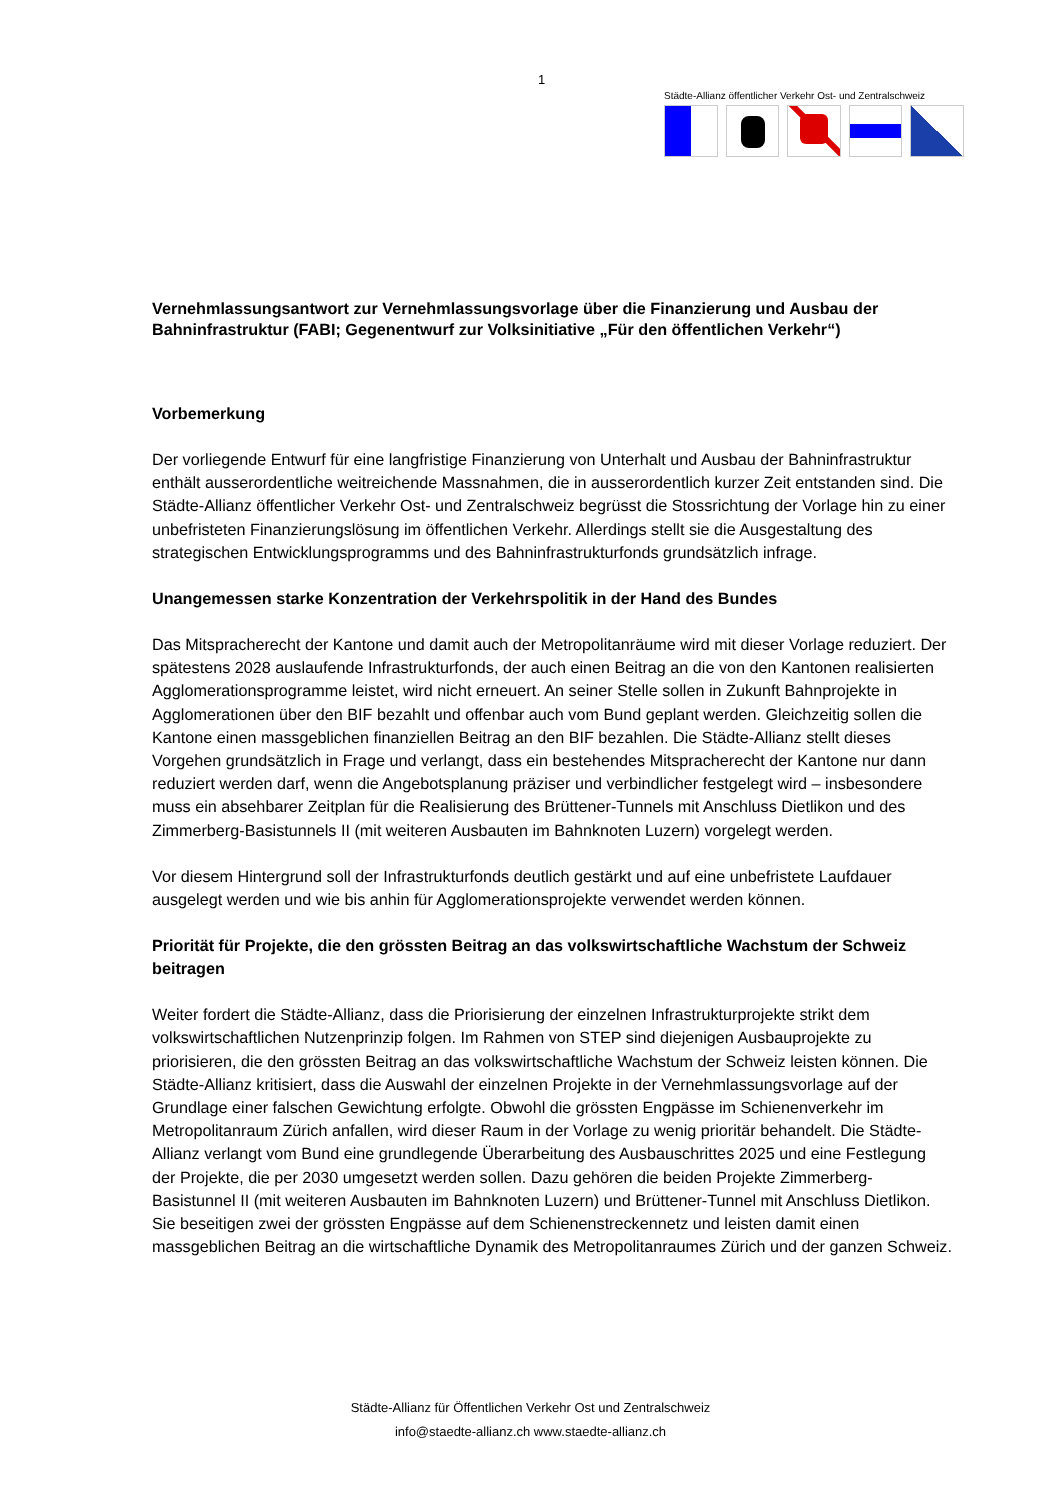1
Städte-Allianz öffentlicher Verkehr Ost- und Zentralschweiz
Vernehmlassungsantwort zur Vernehmlassungsvorlage über die Finanzierung und Ausbau der Bahninfrastruktur (FABI; Gegenentwurf zur Volksinitiative „Für den öffentlichen Verkehr“)
Vorbemerkung
Der vorliegende Entwurf für eine langfristige Finanzierung von Unterhalt und Ausbau der Bahninfrastruktur enthält ausserordentliche weitreichende Massnahmen, die in ausserordentlich kurzer Zeit entstanden sind. Die Städte-Allianz öffentlicher Verkehr Ost- und Zentralschweiz begrüsst die Stossrichtung der Vorlage hin zu einer unbefristeten Finanzierungslösung im öffentlichen Verkehr. Allerdings stellt sie die Ausgestaltung des strategischen Entwicklungsprogramms und des Bahninfrastrukturfonds grundsätzlich infrage.
Unangemessen starke Konzentration der Verkehrspolitik in der Hand des Bundes
Das Mitspracherecht der Kantone und damit auch der Metropolitanräume wird mit dieser Vorlage reduziert. Der spätestens 2028 auslaufende Infrastrukturfonds, der auch einen Beitrag an die von den Kantonen realisierten Agglomerationsprogramme leistet, wird nicht erneuert. An seiner Stelle sollen in Zukunft Bahnprojekte in Agglomerationen über den BIF bezahlt und offenbar auch vom Bund geplant werden. Gleichzeitig sollen die Kantone einen massgeblichen finanziellen Beitrag an den BIF bezahlen. Die Städte-Allianz stellt dieses Vorgehen grundsätzlich in Frage und verlangt, dass ein bestehendes Mitspracherecht der Kantone nur dann reduziert werden darf, wenn die Angebotsplanung präziser und verbindlicher festgelegt wird – insbesondere muss ein absehbarer Zeitplan für die Realisierung des Brüttener-Tunnels mit Anschluss Dietlikon und des Zimmerberg-Basistunnels II (mit weiteren Ausbauten im Bahnknoten Luzern) vorgelegt werden.
Vor diesem Hintergrund soll der Infrastrukturfonds deutlich gestärkt und auf eine unbefristete Laufdauer ausgelegt werden und wie bis anhin für Agglomerationsprojekte verwendet werden können.
Priorität für Projekte, die den grössten Beitrag an das volkswirtschaftliche Wachstum der Schweiz beitragen
Weiter fordert die Städte-Allianz, dass die Priorisierung der einzelnen Infrastrukturprojekte strikt dem volkswirtschaftlichen Nutzenprinzip folgen. Im Rahmen von STEP sind diejenigen Ausbauprojekte zu priorisieren, die den grössten Beitrag an das volkswirtschaftliche Wachstum der Schweiz leisten können. Die Städte-Allianz kritisiert, dass die Auswahl der einzelnen Projekte in der Vernehmlassungsvorlage auf der Grundlage einer falschen Gewichtung erfolgte. Obwohl die grössten Engpässe im Schienenverkehr im Metropolitanraum Zürich anfallen, wird dieser Raum in der Vorlage zu wenig prioritär behandelt. Die Städte-Allianz verlangt vom Bund eine grundlegende Überarbeitung des Ausbauschrittes 2025 und eine Festlegung der Projekte, die per 2030 umgesetzt werden sollen. Dazu gehören die beiden Projekte Zimmerberg-Basistunnel II (mit weiteren Ausbauten im Bahnknoten Luzern) und Brüttener-Tunnel mit Anschluss Dietlikon. Sie beseitigen zwei der grössten Engpässe auf dem Schienenstreckennetz und leisten damit einen massgeblichen Beitrag an die wirtschaftliche Dynamik des Metropolitanraumes Zürich und der ganzen Schweiz.
Städte-Allianz für Öffentlichen Verkehr Ost und Zentralschweiz
info@staedte-allianz.ch www.staedte-allianz.ch